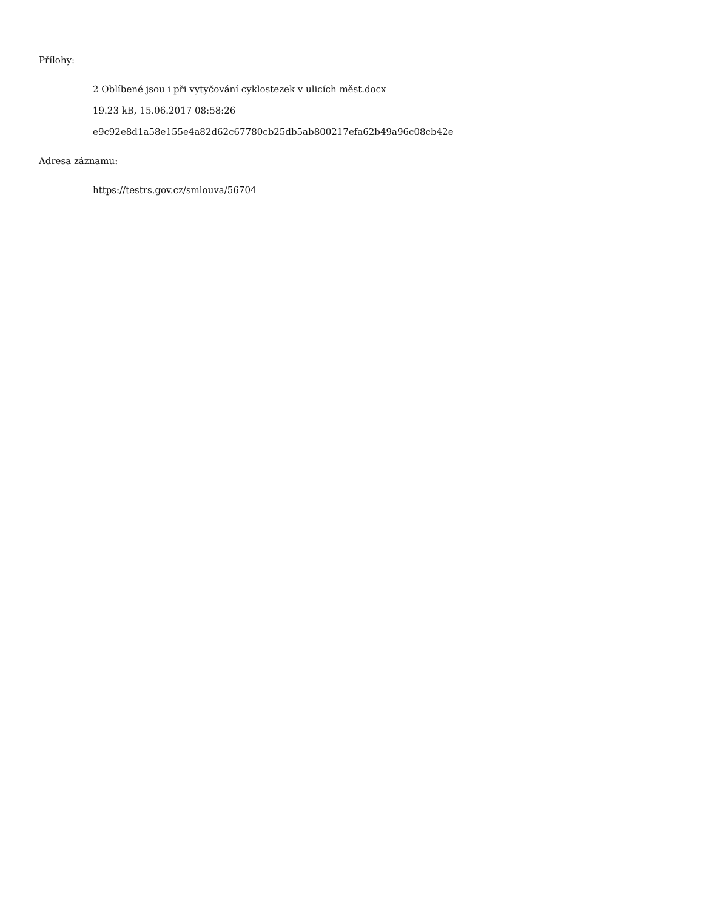Přílohy:
2 Oblíbené jsou i při vytyčování cyklostezek v ulicích měst.docx
19.23 kB, 15.06.2017 08:58:26
e9c92e8d1a58e155e4a82d62c67780cb25db5ab800217efa62b49a96c08cb42e
Adresa záznamu:
https://testrs.gov.cz/smlouva/56704